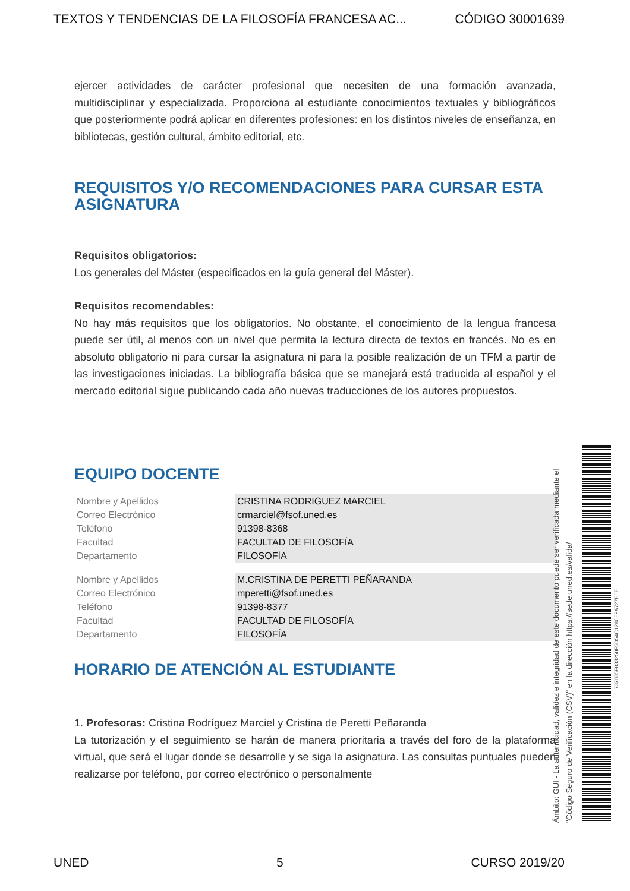TEXTOS Y TENDENCIAS DE LA FILOSOFÍA FRANCESA AC... CÓDIGO 30001639
ejercer actividades de carácter profesional que necesiten de una formación avanzada, multidisciplinar y especializada. Proporciona al estudiante conocimientos textuales y bibliográficos que posteriormente podrá aplicar en diferentes profesiones: en los distintos niveles de enseñanza, en bibliotecas, gestión cultural, ámbito editorial, etc.
REQUISITOS Y/O RECOMENDACIONES PARA CURSAR ESTA ASIGNATURA
Requisitos obligatorios:
Los generales del Máster (especificados en la guía general del Máster).
Requisitos recomendables:
No hay más requisitos que los obligatorios. No obstante, el conocimiento de la lengua francesa puede ser útil, al menos con un nivel que permita la lectura directa de textos en francés. No es en absoluto obligatorio ni para cursar la asignatura ni para la posible realización de un TFM a partir de las investigaciones iniciadas. La bibliografía básica que se manejará está traducida al español y el mercado editorial sigue publicando cada año nuevas traducciones de los autores propuestos.
EQUIPO DOCENTE
| Nombre y Apellidos | CRISTINA RODRIGUEZ MARCIEL |
| Correo Electrónico | crmarciel@fsof.uned.es |
| Teléfono | 91398-8368 |
| Facultad | FACULTAD DE FILOSOFÍA |
| Departamento | FILOSOFÍA |
| Nombre y Apellidos | M.CRISTINA DE PERETTI PEÑARANDA |
| Correo Electrónico | mperetti@fsof.uned.es |
| Teléfono | 91398-8377 |
| Facultad | FACULTAD DE FILOSOFÍA |
| Departamento | FILOSOFÍA |
HORARIO DE ATENCIÓN AL ESTUDIANTE
1. Profesoras: Cristina Rodríguez Marciel y Cristina de Peretti Peñaranda
La tutorización y el seguimiento se harán de manera prioritaria a través del foro de la plataforma virtual, que será el lugar donde se desarrolle y se siga la asignatura. Las consultas puntuales pueden realizarse por teléfono, por correo electrónico o personalmente
Ámbito: GUI - La autenticidad, validez e integridad de este documento puede ser verificada mediante el "Código Seguro de Verificación (CSV)" en la dirección https://sede.uned.es/valida/
737035F833250F5D54C128C89A727E5E
UNED 5 CURSO 2019/20